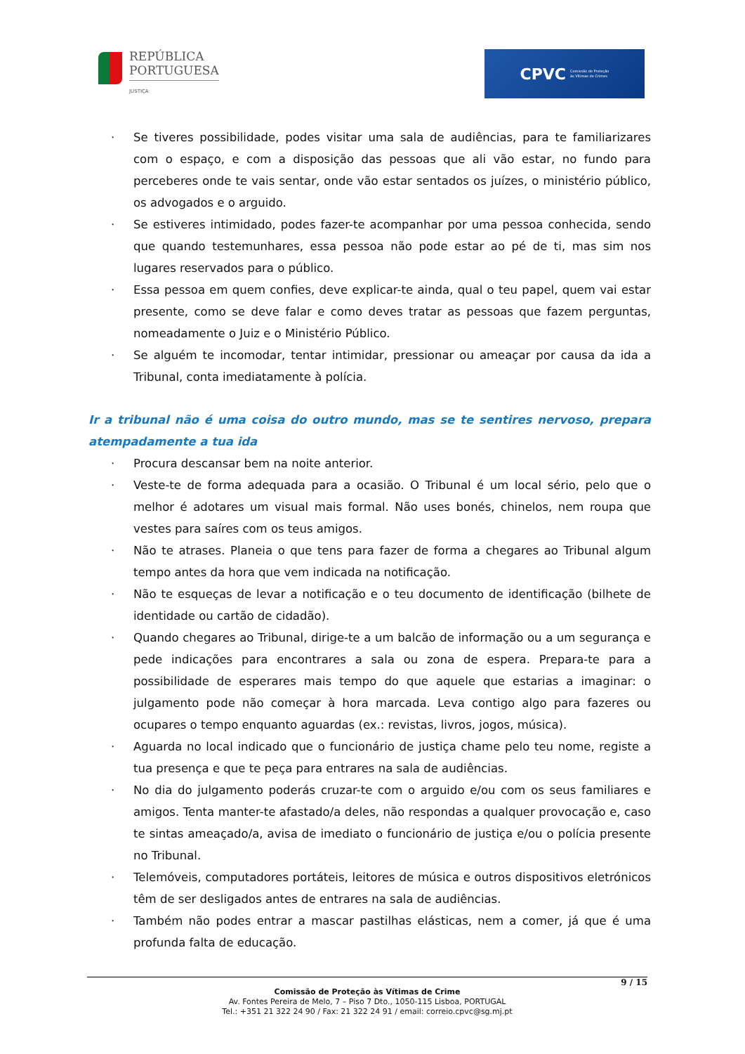REPÚBLICA
PORTUGUESA
JUSTIÇA
CPVC Comissão de Proteção
às Vítimas de Crimes
· Se tiveres possibilidade, podes visitar uma sala de audiências, para te familiarizares com o espaço, e com a disposição das pessoas que ali vão estar, no fundo para perceberes onde te vais sentar, onde vão estar sentados os juízes, o ministério público, os advogados e o arguido.
· Se estiveres intimidado, podes fazer-te acompanhar por uma pessoa conhecida, sendo que quando testemunhares, essa pessoa não pode estar ao pé de ti, mas sim nos lugares reservados para o público.
· Essa pessoa em quem confies, deve explicar-te ainda, qual o teu papel, quem vai estar presente, como se deve falar e como deves tratar as pessoas que fazem perguntas, nomeadamente o Juiz e o Ministério Público.
· Se alguém te incomodar, tentar intimidar, pressionar ou ameaçar por causa da ida a Tribunal, conta imediatamente à polícia.
Ir a tribunal não é uma coisa do outro mundo, mas se te sentires nervoso, prepara atempadamente a tua ida
· Procura descansar bem na noite anterior.
· Veste-te de forma adequada para a ocasião. O Tribunal é um local sério, pelo que o melhor é adotares um visual mais formal. Não uses bonés, chinelos, nem roupa que vestes para saíres com os teus amigos.
· Não te atrases. Planeia o que tens para fazer de forma a chegares ao Tribunal algum tempo antes da hora que vem indicada na notificação.
· Não te esqueças de levar a notificação e o teu documento de identificação (bilhete de identidade ou cartão de cidadão).
· Quando chegares ao Tribunal, dirige-te a um balcão de informação ou a um segurança e pede indicações para encontrares a sala ou zona de espera. Prepara-te para a possibilidade de esperares mais tempo do que aquele que estarias a imaginar: o julgamento pode não começar à hora marcada. Leva contigo algo para fazeres ou ocupares o tempo enquanto aguardas (ex.: revistas, livros, jogos, música).
· Aguarda no local indicado que o funcionário de justiça chame pelo teu nome, registe a tua presença e que te peça para entrares na sala de audiências.
· No dia do julgamento poderás cruzar-te com o arguido e/ou com os seus familiares e amigos. Tenta manter-te afastado/a deles, não respondas a qualquer provocação e, caso te sintas ameaçado/a, avisa de imediato o funcionário de justiça e/ou o polícia presente no Tribunal.
· Telemóveis, computadores portáteis, leitores de música e outros dispositivos eletrónicos têm de ser desligados antes de entrares na sala de audiências.
· Também não podes entrar a mascar pastilhas elásticas, nem a comer, já que é uma profunda falta de educação.
9 / 15
Comissão de Proteção às Vítimas de Crime
Av. Fontes Pereira de Melo, 7 – Piso 7 Dto., 1050-115 Lisboa, PORTUGAL
Tel.: +351 21 322 24 90 / Fax: 21 322 24 91 / email: correio.cpvc@sg.mj.pt